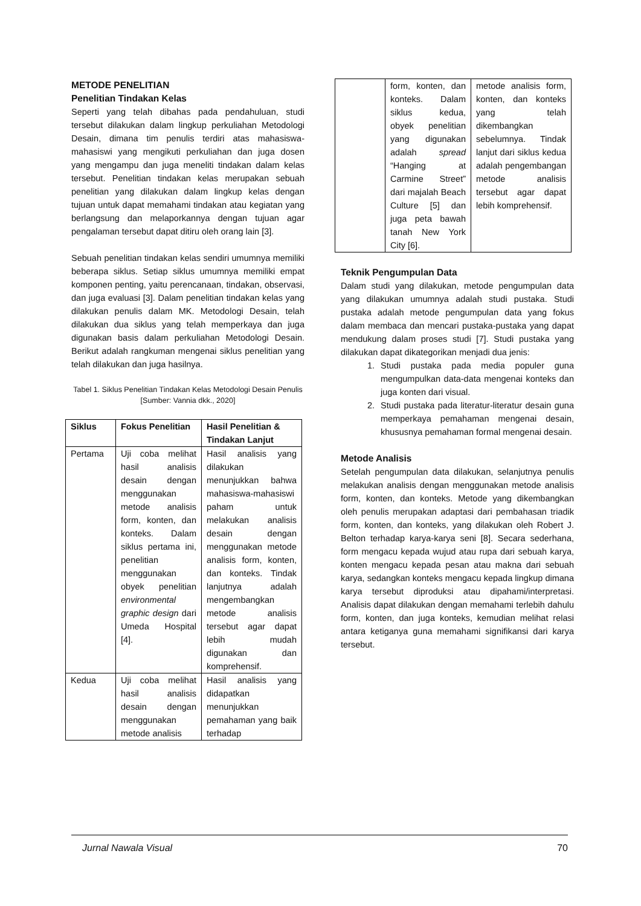METODE PENELITIAN
Penelitian Tindakan Kelas
Seperti yang telah dibahas pada pendahuluan, studi tersebut dilakukan dalam lingkup perkuliahan Metodologi Desain, dimana tim penulis terdiri atas mahasiswa-mahasiswi yang mengikuti perkuliahan dan juga dosen yang mengampu dan juga meneliti tindakan dalam kelas tersebut. Penelitian tindakan kelas merupakan sebuah penelitian yang dilakukan dalam lingkup kelas dengan tujuan untuk dapat memahami tindakan atau kegiatan yang berlangsung dan melaporkannya dengan tujuan agar pengalaman tersebut dapat ditiru oleh orang lain [3].
Sebuah penelitian tindakan kelas sendiri umumnya memiliki beberapa siklus. Setiap siklus umumnya memiliki empat komponen penting, yaitu perencanaan, tindakan, observasi, dan juga evaluasi [3]. Dalam penelitian tindakan kelas yang dilakukan penulis dalam MK. Metodologi Desain, telah dilakukan dua siklus yang telah memperkaya dan juga digunakan basis dalam perkuliahan Metodologi Desain. Berikut adalah rangkuman mengenai siklus penelitian yang telah dilakukan dan juga hasilnya.
Tabel 1. Siklus Penelitian Tindakan Kelas Metodologi Desain Penulis
[Sumber: Vannia dkk., 2020]
| Siklus | Fokus Penelitian | Hasil Penelitian & Tindakan Lanjut |
| --- | --- | --- |
| Pertama | Uji coba melihat hasil analisis desain dengan menggunakan metode analisis form, konten, dan konteks. Dalam siklus pertama ini, penelitian menggunakan obyek penelitian environmental graphic design dari Umeda Hospital [4]. | Hasil analisis yang dilakukan menunjukkan bahwa mahasiswa-mahasiswi paham untuk melakukan analisis desain dengan menggunakan metode analisis form, konten, dan konteks. Tindak lanjutnya adalah mengembangkan metode analisis tersebut agar dapat lebih mudah digunakan dan komprehensif. |
| Kedua | Uji coba melihat hasil analisis desain dengan menggunakan metode analisis | Hasil analisis yang didapatkan menunjukkan pemahaman yang baik terhadap |
| | form, konten, dan konteks. Dalam siklus kedua, obyek penelitian yang digunakan adalah spread “Hanging at Carmine Street” dari majalah Beach Culture [5] dan juga peta bawah tanah New York City [6]. | metode analisis form, konten, dan konteks yang telah dikembangkan sebelumnya. Tindak lanjut dari siklus kedua adalah pengembangan metode analisis tersebut agar dapat lebih komprehensif. |
Teknik Pengumpulan Data
Dalam studi yang dilakukan, metode pengumpulan data yang dilakukan umumnya adalah studi pustaka. Studi pustaka adalah metode pengumpulan data yang fokus dalam membaca dan mencari pustaka-pustaka yang dapat mendukung dalam proses studi [7]. Studi pustaka yang dilakukan dapat dikategorikan menjadi dua jenis:
1. Studi pustaka pada media populer guna mengumpulkan data-data mengenai konteks dan juga konten dari visual.
2. Studi pustaka pada literatur-literatur desain guna memperkaya pemahaman mengenai desain, khususnya pemahaman formal mengenai desain.
Metode Analisis
Setelah pengumpulan data dilakukan, selanjutnya penulis melakukan analisis dengan menggunakan metode analisis form, konten, dan konteks. Metode yang dikembangkan oleh penulis merupakan adaptasi dari pembahasan triadik form, konten, dan konteks, yang dilakukan oleh Robert J. Belton terhadap karya-karya seni [8]. Secara sederhana, form mengacu kepada wujud atau rupa dari sebuah karya, konten mengacu kepada pesan atau makna dari sebuah karya, sedangkan konteks mengacu kepada lingkup dimana karya tersebut diproduksi atau dipahami/interpretasi. Analisis dapat dilakukan dengan memahami terlebih dahulu form, konten, dan juga konteks, kemudian melihat relasi antara ketiganya guna memahami signifikansi dari karya tersebut.
Jurnal Nawala Visual 70